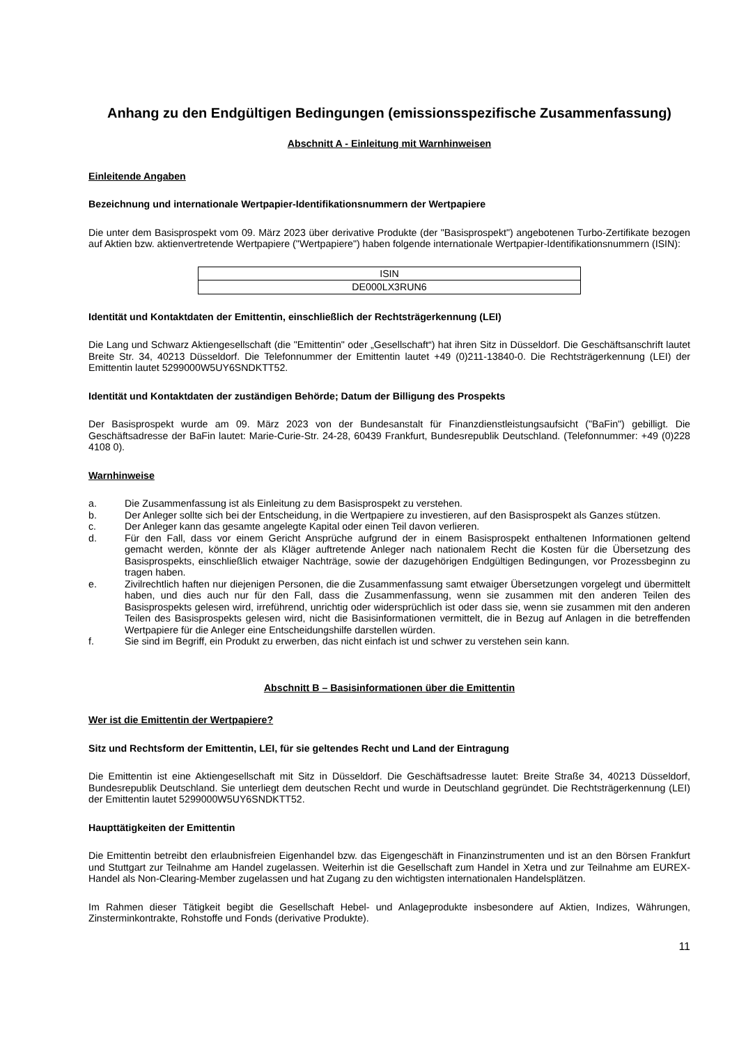Anhang zu den Endgültigen Bedingungen (emissionsspezifische Zusammenfassung)
Abschnitt A - Einleitung mit Warnhinweisen
Einleitende Angaben
Bezeichnung und internationale Wertpapier-Identifikationsnummern der Wertpapiere
Die unter dem Basisprospekt vom 09. März 2023 über derivative Produkte (der "Basisprospekt") angebotenen Turbo-Zertifikate bezogen auf Aktien bzw. aktienvertretende Wertpapiere ("Wertpapiere") haben folgende internationale Wertpapier-Identifikationsnummern (ISIN):
| ISIN |
| --- |
| DE000LX3RUN6 |
Identität und Kontaktdaten der Emittentin, einschließlich der Rechtsträgerkennung (LEI)
Die Lang und Schwarz Aktiengesellschaft (die "Emittentin" oder „Gesellschaft“) hat ihren Sitz in Düsseldorf. Die Geschäftsanschrift lautet Breite Str. 34, 40213 Düsseldorf. Die Telefonnummer der Emittentin lautet +49 (0)211-13840-0. Die Rechtsträgerkennung (LEI) der Emittentin lautet 5299000W5UY6SNDKTT52.
Identität und Kontaktdaten der zuständigen Behörde; Datum der Billigung des Prospekts
Der Basisprospekt wurde am 09. März 2023 von der Bundesanstalt für Finanzdienstleistungsaufsicht ("BaFin") gebilligt. Die Geschäftsadresse der BaFin lautet: Marie-Curie-Str. 24-28, 60439 Frankfurt, Bundesrepublik Deutschland. (Telefonnummer: +49 (0)228 4108 0).
Warnhinweise
a. Die Zusammenfassung ist als Einleitung zu dem Basisprospekt zu verstehen.
b. Der Anleger sollte sich bei der Entscheidung, in die Wertpapiere zu investieren, auf den Basisprospekt als Ganzes stützen.
c. Der Anleger kann das gesamte angelegte Kapital oder einen Teil davon verlieren.
d. Für den Fall, dass vor einem Gericht Ansprüche aufgrund der in einem Basisprospekt enthaltenen Informationen geltend gemacht werden, könnte der als Kläger auftretende Anleger nach nationalem Recht die Kosten für die Übersetzung des Basisprospekts, einschließlich etwaiger Nachträge, sowie der dazugehörigen Endgültigen Bedingungen, vor Prozessbeginn zu tragen haben.
e. Zivilrechtlich haften nur diejenigen Personen, die die Zusammenfassung samt etwaiger Übersetzungen vorgelegt und übermittelt haben, und dies auch nur für den Fall, dass die Zusammenfassung, wenn sie zusammen mit den anderen Teilen des Basisprospekts gelesen wird, irreführend, unrichtig oder widersprüchlich ist oder dass sie, wenn sie zusammen mit den anderen Teilen des Basisprospekts gelesen wird, nicht die Basisinformationen vermittelt, die in Bezug auf Anlagen in die betreffenden Wertpapiere für die Anleger eine Entscheidungshilfe darstellen würden.
f. Sie sind im Begriff, ein Produkt zu erwerben, das nicht einfach ist und schwer zu verstehen sein kann.
Abschnitt B – Basisinformationen über die Emittentin
Wer ist die Emittentin der Wertpapiere?
Sitz und Rechtsform der Emittentin, LEI, für sie geltendes Recht und Land der Eintragung
Die Emittentin ist eine Aktiengesellschaft mit Sitz in Düsseldorf. Die Geschäftsadresse lautet: Breite Straße 34, 40213 Düsseldorf, Bundesrepublik Deutschland. Sie unterliegt dem deutschen Recht und wurde in Deutschland gegründet. Die Rechtsträgerkennung (LEI) der Emittentin lautet 5299000W5UY6SNDKTT52.
Haupttätigkeiten der Emittentin
Die Emittentin betreibt den erlaubnisfreien Eigenhandel bzw. das Eigengeschäft in Finanzinstrumenten und ist an den Börsen Frankfurt und Stuttgart zur Teilnahme am Handel zugelassen. Weiterhin ist die Gesellschaft zum Handel in Xetra und zur Teilnahme am EUREX-Handel als Non-Clearing-Member zugelassen und hat Zugang zu den wichtigsten internationalen Handelsplätzen.
Im Rahmen dieser Tätigkeit begibt die Gesellschaft Hebel- und Anlageprodukte insbesondere auf Aktien, Indizes, Währungen, Zinsterminkontrakte, Rohstoffe und Fonds (derivative Produkte).
11